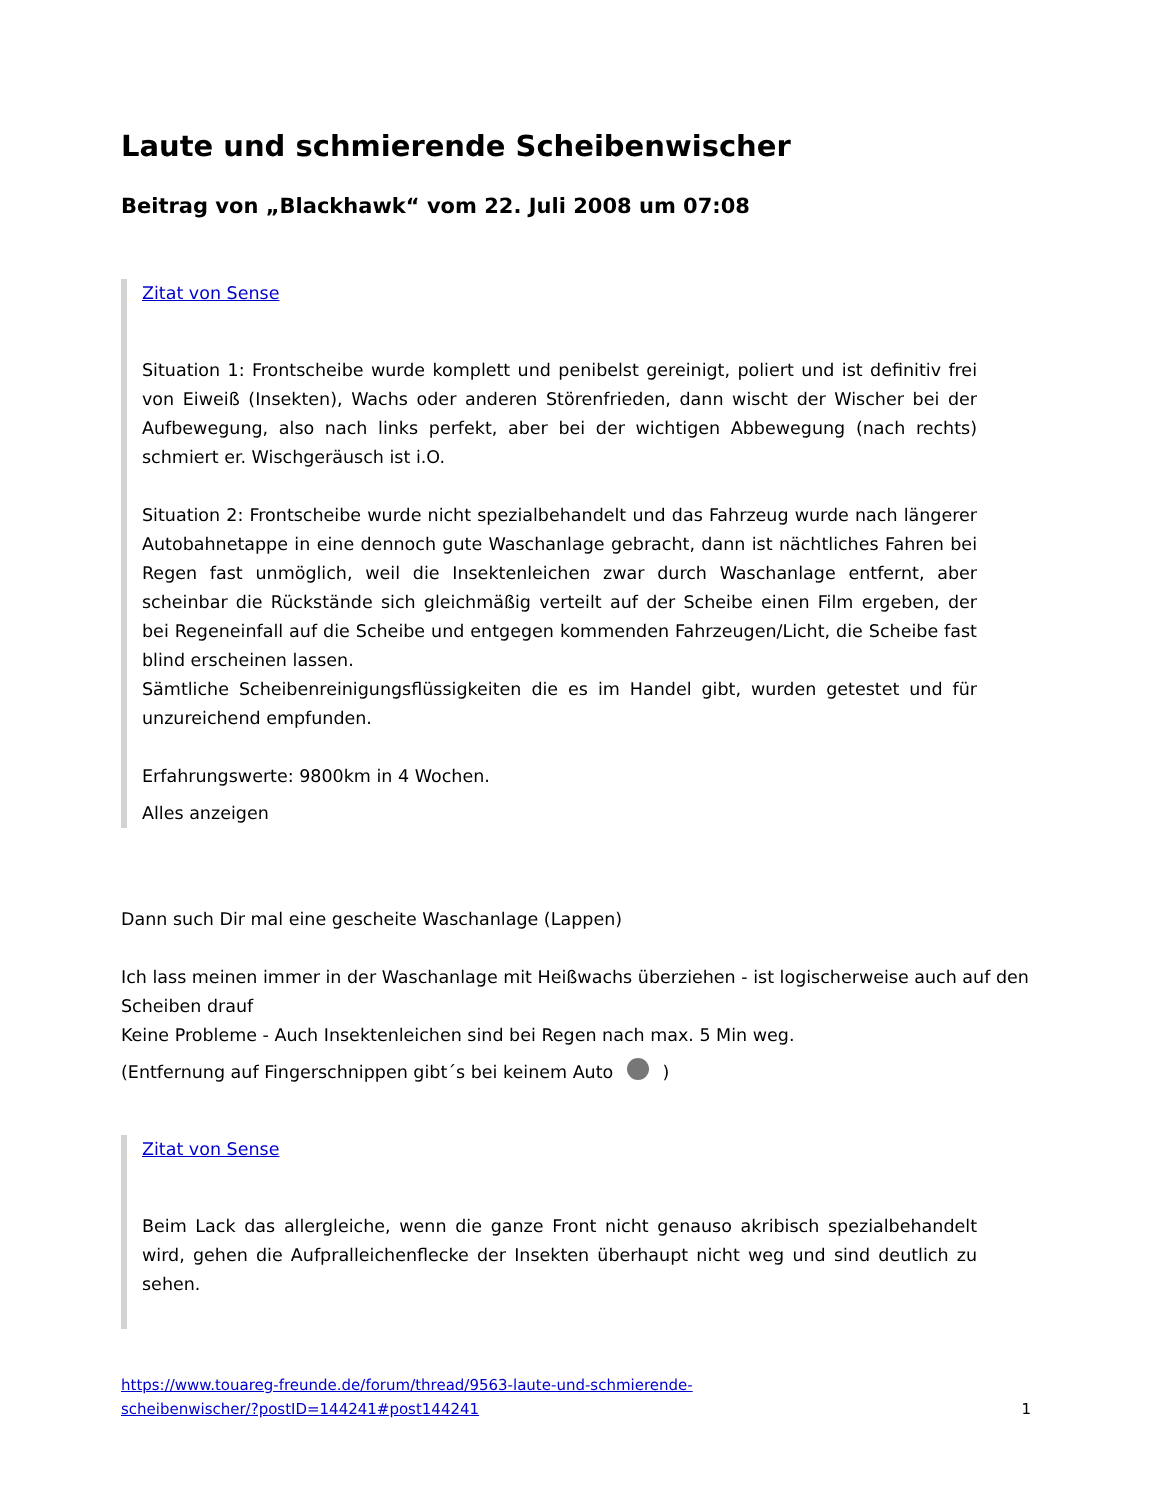Laute und schmierende Scheibenwischer
Beitrag von „Blackhawk“ vom 22. Juli 2008 um 07:08
Zitat von Sense
Situation 1: Frontscheibe wurde komplett und penibelst gereinigt, poliert und ist definitiv frei von Eiweiß (Insekten), Wachs oder anderen Störenfrieden, dann wischt der Wischer bei der Aufbewegung, also nach links perfekt, aber bei der wichtigen Abbewegung (nach rechts) schmiert er. Wischgeräusch ist i.O.
Situation 2: Frontscheibe wurde nicht spezialbehandelt und das Fahrzeug wurde nach längerer Autobahnetappe in eine dennoch gute Waschanlage gebracht, dann ist nächtliches Fahren bei Regen fast unmöglich, weil die Insektenleichen zwar durch Waschanlage entfernt, aber scheinbar die Rückstände sich gleichmäßig verteilt auf der Scheibe einen Film ergeben, der bei Regeneinfall auf die Scheibe und entgegen kommenden Fahrzeugen/Licht, die Scheibe fast blind erscheinen lassen.
Sämtliche Scheibenreinigungsflüssigkeiten die es im Handel gibt, wurden getestet und für unzureichend empfunden.
Erfahrungswerte: 9800km in 4 Wochen.
Alles anzeigen
Dann such Dir mal eine gescheite Waschanlage (Lappen)
Ich lass meinen immer in der Waschanlage mit Heißwachs überziehen - ist logischerweise auch auf den Scheiben drauf
Keine Probleme - Auch Insektenleichen sind bei Regen nach max. 5 Min weg.
(Entfernung auf Fingerschnippen gibt´s bei keinem Auto )
Zitat von Sense
Beim Lack das allergleiche, wenn die ganze Front nicht genauso akribisch spezialbehandelt wird, gehen die Aufpralleichenflecke der Insekten überhaupt nicht weg und sind deutlich zu sehen.
https://www.touareg-freunde.de/forum/thread/9563-laute-und-schmierende-
scheibenwischer/?postID=144241#post144241 1